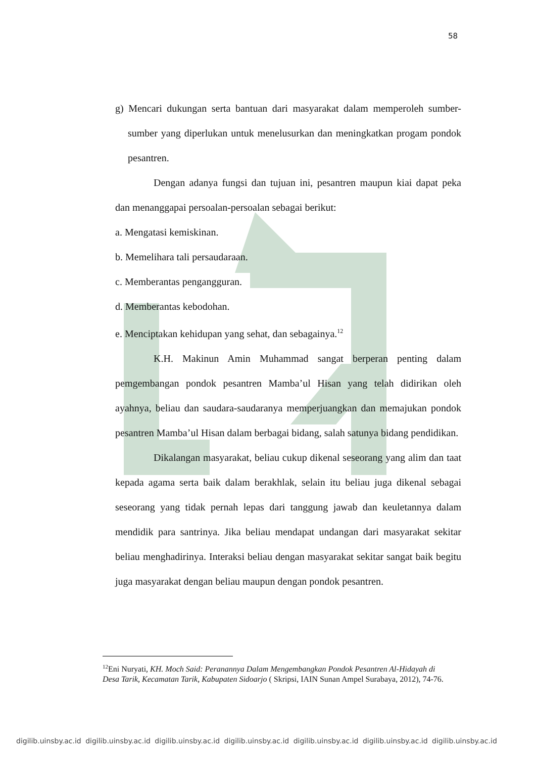58
g) Mencari dukungan serta bantuan dari masyarakat dalam memperoleh sumber-sumber yang diperlukan untuk menelusurkan dan meningkatkan progam pondok pesantren.
Dengan adanya fungsi dan tujuan ini, pesantren maupun kiai dapat peka dan menanggapai persoalan-persoalan sebagai berikut:
a. Mengatasi kemiskinan.
b. Memelihara tali persaudaraan.
c. Memberantas pengangguran.
d. Memberantas kebodohan.
e. Menciptakan kehidupan yang sehat, dan sebagainya.<sup>12</sup>
K.H. Makinun Amin Muhammad sangat berperan penting dalam pemgembangan pondok pesantren Mamba’ul Hisan yang telah didirikan oleh ayahnya, beliau dan saudara-saudaranya memperjuangkan dan memajukan pondok pesantren Mamba’ul Hisan dalam berbagai bidang, salah satunya bidang pendidikan.
Dikalangan masyarakat, beliau cukup dikenal seseorang yang alim dan taat kepada agama serta baik dalam berakhlak, selain itu beliau juga dikenal sebagai seseorang yang tidak pernah lepas dari tanggung jawab dan keuletannya dalam mendidik para santrinya. Jika beliau mendapat undangan dari masyarakat sekitar beliau menghadirinya. Interaksi beliau dengan masyarakat sekitar sangat baik begitu juga masyarakat dengan beliau maupun dengan pondok pesantren.
<sup>12</sup> Eni Nuryati, KH. Moch Said: Peranannya Dalam Mengembangkan Pondok Pesantren Al-Hidayah di Desa Tarik, Kecamatan Tarik, Kabupaten Sidoarjo ( Skripsi, IAIN Sunan Ampel Surabaya, 2012), 74-76.
digilib.uinsby.ac.id digilib.uinsby.ac.id digilib.uinsby.ac.id digilib.uinsby.ac.id digilib.uinsby.ac.id digilib.uinsby.ac.id digilib.uinsby.ac.id